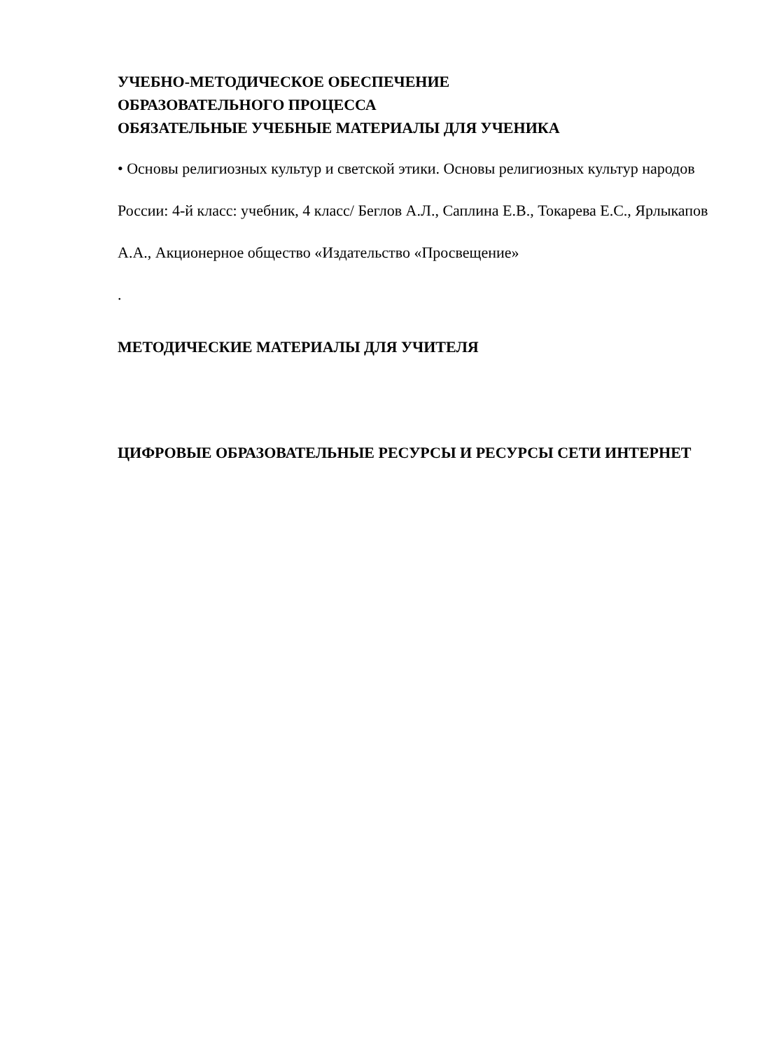УЧЕБНО-МЕТОДИЧЕСКОЕ ОБЕСПЕЧЕНИЕ
ОБРАЗОВАТЕЛЬНОГО ПРОЦЕССА
ОБЯЗАТЕЛЬНЫЕ УЧЕБНЫЕ МАТЕРИАЛЫ ДЛЯ УЧЕНИКА
• Основы религиозных культур и светской этики. Основы религиозных культур народов России: 4-й класс: учебник, 4 класс/ Беглов А.Л., Саплина Е.В., Токарева Е.С., Ярлыкапов А.А., Акционерное общество «Издательство «Просвещение»
.
МЕТОДИЧЕСКИЕ МАТЕРИАЛЫ ДЛЯ УЧИТЕЛЯ
ЦИФРОВЫЕ ОБРАЗОВАТЕЛЬНЫЕ РЕСУРСЫ И РЕСУРСЫ СЕТИ ИНТЕРНЕТ